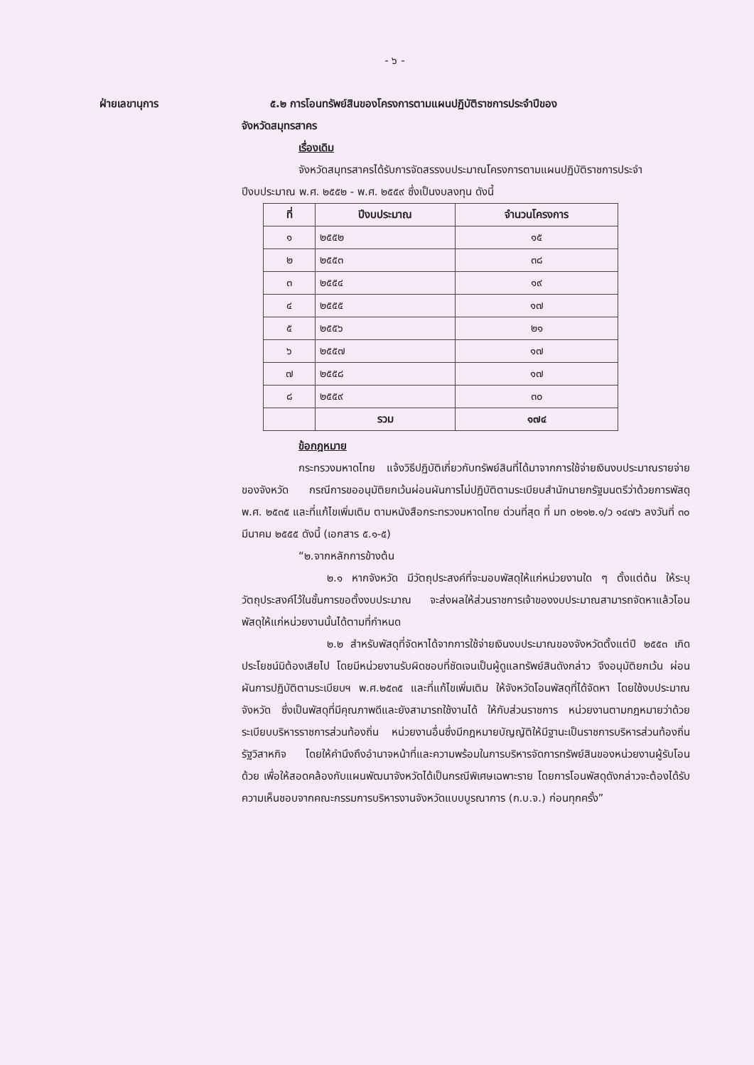- ๖ -
ฝ่ายเลขานุการ ๕.๒ การโอนทรัพย์สินของโครงการตามแผนปฏิบัติราชการประจำปีของ
จังหวัดสมุทรสาคร
เรื่องเดิม
จังหวัดสมุทรสาครได้รับการจัดสรรงบประมาณโครงการตามแผนปฏิบัติราชการประจำปีงบประมาณ พ.ศ. ๒๕๕๒ - พ.ศ. ๒๕๕๙ ซึ่งเป็นงบลงทุน ดังนี้
| ที่ | ปีงบประมาณ | จำนวนโครงการ |
| --- | --- | --- |
| ๑ | ๒๕๕๒ | ๑๕ |
| ๒ | ๒๕๕๓ | ๓๘ |
| ๓ | ๒๕๕๔ | ๑๙ |
| ๔ | ๒๕๕๕ | ๑๗ |
| ๕ | ๒๕๕๖ | ๒๑ |
| ๖ | ๒๕๕๗ | ๑๗ |
| ๗ | ๒๕๕๘ | ๑๗ |
| ๘ | ๒๕๕๙ | ๓๐ |
| | รวม | ๑๗๔ |
ข้อกฎหมาย
กระทรวงมหาดไทย แจ้งวิธีปฏิบัติเกี่ยวกับทรัพย์สินที่ได้มาจากการใช้จ่ายเงินงบประมาณรายจ่ายของจังหวัด กรณีการขออนุมัติยกเว้นผ่อนผันการไม่ปฏิบัติตามระเบียบสำนักนายกรัฐมนตรีว่าด้วยการพัสดุ พ.ศ. ๒๕๓๕ และที่แก้ไขเพิ่มเติม ตามหนังสือกระทรวงมหาดไทย ด่วนที่สุด ที่ มท ๐๒๑๒.๑/ว ๑๔๗๖ ลงวันที่ ๓๐ มีนาคม ๒๕๕๕ ดังนี้ (เอกสาร ๕.๑-๕)
“๒.จากหลักการข้างต้น
๒.๑ หากจังหวัด มีวัตถุประสงค์ที่จะมอบพัสดุให้แก่หน่วยงานใด ๆ ตั้งแต่ต้น ให้ระบุวัตถุประสงค์ไว้ในชั้นการขอตั้งงบประมาณ จะส่งผลให้ส่วนราชการเจ้าของงบประมาณสามารถจัดหาแล้วโอนพัสดุให้แก่หน่วยงานนั้นได้ตามที่กำหนด
๒.๒ สำหรับพัสดุที่จัดหาได้จากการใช้จ่ายเงินงบประมาณของจังหวัดตั้งแต่ปี ๒๕๕๓ เกิดประโยชน์มิต้องเสียไป โดยมีหน่วยงานรับผิดชอบที่ชัดเจนเป็นผู้ดูแลทรัพย์สินดังกล่าว จึงอนุมัติยกเว้น ผ่อนผันการปฏิบัติตามระเบียบฯ พ.ศ.๒๕๓๕ และที่แก้ไขเพิ่มเติม ให้จังหวัดโอนพัสดุที่ได้จัดหา โดยใช้งบประมาณจังหวัด ซึ่งเป็นพัสดุที่มีคุณภาพดีและยังสามารถใช้งานได้ ให้กับส่วนราชการ หน่วยงานตามกฎหมายว่าด้วยระเบียบบริหารราชการส่วนท้องถิ่น หน่วยงานอื่นซึ่งมีกฎหมายบัญญัติให้มีฐานะเป็นราชการบริหารส่วนท้องถิ่น รัฐวิสาหกิจ โดยให้คำนึงถึงอำนาจหน้าที่และความพร้อมในการบริหารจัดการทรัพย์สินของหน่วยงานผู้รับโอนด้วย เพื่อให้สอดคล้องกับแผนพัฒนาจังหวัดได้เป็นกรณีพิเศษเฉพาะราย โดยการโอนพัสดุดังกล่าวจะต้องได้รับความเห็นชอบจากคณะกรรมการบริหารงานจังหวัดแบบบูรณาการ (ก.บ.จ.) ก่อนทุกครั้ง”